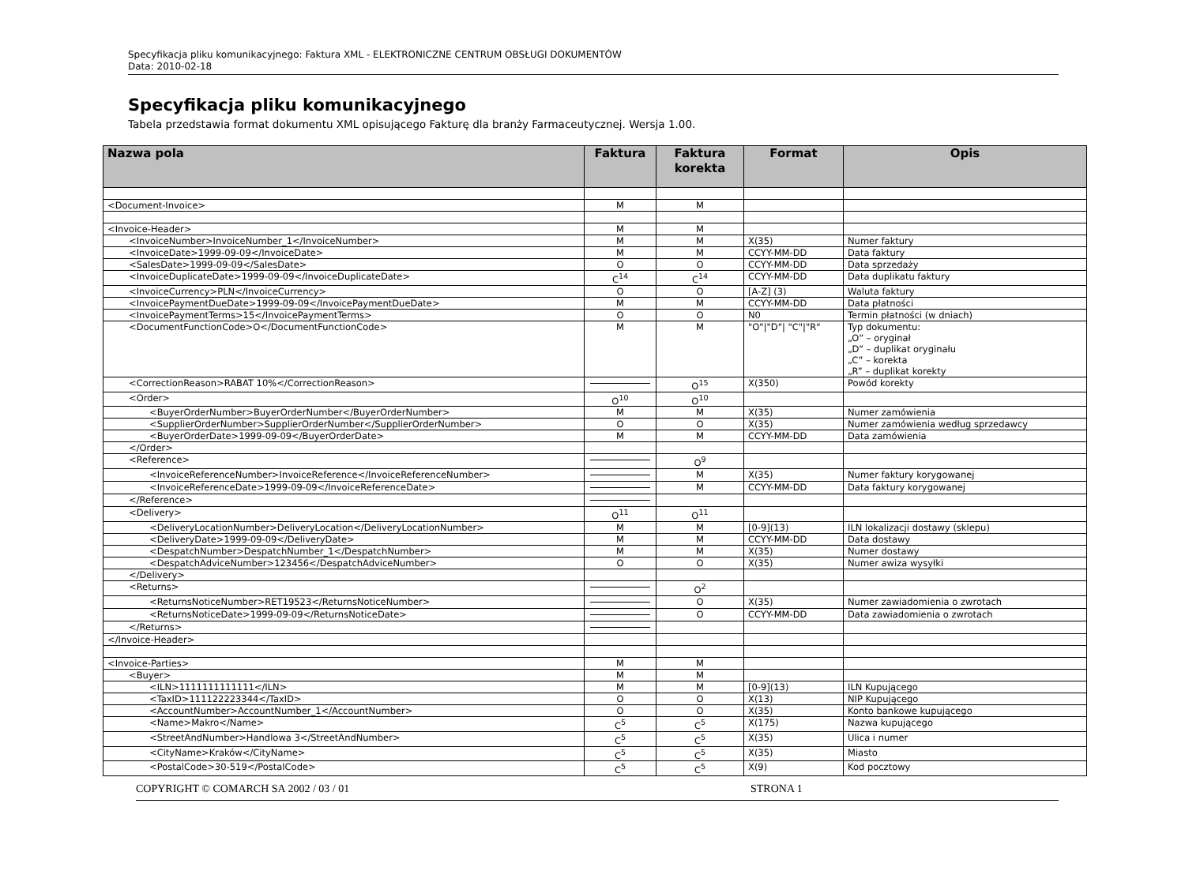Specyfikacja pliku komunikacyjnego: Faktura XML - ELEKTRONICZNE CENTRUM OBSŁUGI DOKUMENTÓW
Data: 2010-02-18
Specyfikacja pliku komunikacyjnego
Tabela przedstawia format dokumentu XML opisującego Fakturę dla branży Farmaceutycznej. Wersja 1.00.
| Nazwa pola | Faktura | Faktura korekta | Format | Opis |
| --- | --- | --- | --- | --- |
| <Document-Invoice> | M | M | | |
| <Invoice-Header> | M | M | | |
| <InvoiceNumber>InvoiceNumber_1</InvoiceNumber> | M | M | X(35) | Numer faktury |
| <InvoiceDate>1999-09-09</InvoiceDate> | M | M | CCYY-MM-DD | Data faktury |
| <SalesDate>1999-09-09</SalesDate> | O | O | CCYY-MM-DD | Data sprzedaży |
| <InvoiceDuplicateDate>1999-09-09</InvoiceDuplicateDate> | C<sup>14</sup> | C<sup>14</sup> | CCYY-MM-DD | Data duplikatu faktury |
| <InvoiceCurrency>PLN</InvoiceCurrency> | O | O | [A-Z] (3) | Waluta faktury |
| <InvoicePaymentDueDate>1999-09-09</InvoicePaymentDueDate> | M | M | CCYY-MM-DD | Data płatności |
| <InvoicePaymentTerms>15</InvoicePaymentTerms> | O | O | N0 | Termin płatności (w dniach) |
| <DocumentFunctionCode>O</DocumentFunctionCode> | M | M | "O"/"D"/ "C"/"R" | Typ dokumentu: „O” – oryginał „D” – duplikat oryginału „C” – korekta „R” – duplikat korekty |
| <CorrectionReason>RABAT 10%</CorrectionReason> | | O<sup>15</sup> | X(350) | Powód korekty |
| <Order> | O<sup>10</sup> | O<sup>10</sup> | | |
| <BuyerOrderNumber>BuyerOrderNumber</BuyerOrderNumber> | M | M | X(35) | Numer zamówienia |
| <SupplierOrderNumber>SupplierOrderNumber</SupplierOrderNumber> | O | O | X(35) | Numer zamówienia według sprzedawcy |
| <BuyerOrderDate>1999-09-09</BuyerOrderDate> | M | M | CCYY-MM-DD | Data zamówienia |
| </Order> | | | | |
| <Reference> | | O<sup>9</sup> | | |
| <InvoiceReferenceNumber>InvoiceReference</InvoiceReferenceNumber> | | M | X(35) | Numer faktury korygowanej |
| <InvoiceReferenceDate>1999-09-09</InvoiceReferenceDate> | | M | CCYY-MM-DD | Data faktury korygowanej |
| </Reference> | | | | |
| <Delivery> | O<sup>11</sup> | O<sup>11</sup> | | |
| <DeliveryLocationNumber>DeliveryLocation</DeliveryLocationNumber> | M | M | [0-9](13) | ILN lokalizacji dostawy (sklepu) |
| <DeliveryDate>1999-09-09</DeliveryDate> | M | M | CCYY-MM-DD | Data dostawy |
| <DespatchNumber>DespatchNumber_1</DespatchNumber> | M | M | X(35) | Numer dostawy |
| <DespatchAdviceNumber>123456</DespatchAdviceNumber> | O | O | X(35) | Numer awiza wysyłki |
| </Delivery> | | | | |
| <Returns> | | O<sup>2</sup> | | |
| <ReturnsNoticeNumber>RET19523</ReturnsNoticeNumber> | | O | X(35) | Numer zawiadomienia o zwrotach |
| <ReturnsNoticeDate>1999-09-09</ReturnsNoticeDate> | | O | CCYY-MM-DD | Data zawiadomienia o zwrotach |
| </Returns> | | | | |
| </Invoice-Header> | | | | |
| <Invoice-Parties> | M | M | | |
| <Buyer> | M | M | | |
| <ILN>1111111111111</ILN> | M | M | [0-9](13) | ILN Kupującego |
| <TaxID>111122223344</TaxID> | O | O | X(13) | NIP Kupującego |
| <AccountNumber>AccountNumber_1</AccountNumber> | O | O | X(35) | Konto bankowe kupującego |
| <Name>Makro</Name> | C<sup>5</sup> | C<sup>5</sup> | X(175) | Nazwa kupującego |
| <StreetAndNumber>Handlowa 3</StreetAndNumber> | C<sup>5</sup> | C<sup>5</sup> | X(35) | Ulica i numer |
| <CityName>Kraków</CityName> | C<sup>5</sup> | C<sup>5</sup> | X(35) | Miasto |
| <PostalCode>30-519</PostalCode> | C<sup>5</sup> | C<sup>5</sup> | X(9) | Kod pocztowy |
COPYRIGHT © COMARCH SA 2002 / 03 / 01 STRONA 1